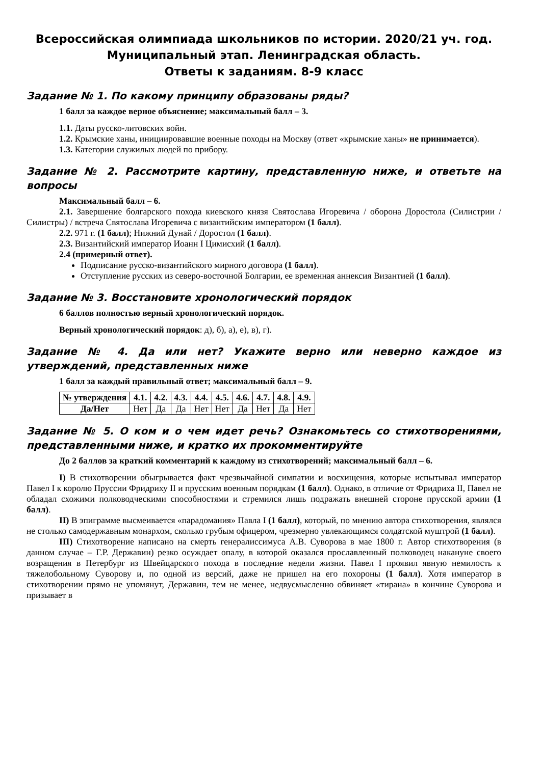Всероссийская олимпиада школьников по истории. 2020/21 уч. год.
Муниципальный этап. Ленинградская область.
Ответы к заданиям. 8-9 класс
Задание № 1. По какому принципу образованы ряды?
1 балл за каждое верное объяснение; максимальный балл – 3.
1.1. Даты русско-литовских войн.
1.2. Крымские ханы, инициировавшие военные походы на Москву (ответ «крымские ханы» не принимается).
1.3. Категории служилых людей по прибору.
Задание № 2. Рассмотрите картину, представленную ниже, и ответьте на вопросы
Максимальный балл – 6.
2.1. Завершение болгарского похода киевского князя Святослава Игоревича / оборона Доростола (Силистрии / Силистры) / встреча Святослава Игоревича с византийским императором (1 балл).
2.2. 971 г. (1 балл); Нижний Дунай / Доростол (1 балл).
2.3. Византийский император Иоанн I Цимисхий (1 балл).
2.4 (примерный ответ).
Подписание русско-византийского мирного договора (1 балл).
Отступление русских из северо-восточной Болгарии, ее временная аннексия Византией (1 балл).
Задание № 3. Восстановите хронологический порядок
6 баллов полностью верный хронологический порядок.
Верный хронологический порядок: д), б), а), е), в), г).
Задание № 4. Да или нет? Укажите верно или неверно каждое из утверждений, представленных ниже
1 балл за каждый правильный ответ; максимальный балл – 9.
| № утверждения | 4.1. | 4.2. | 4.3. | 4.4. | 4.5. | 4.6. | 4.7. | 4.8. | 4.9. |
| --- | --- | --- | --- | --- | --- | --- | --- | --- | --- |
| Да/Нет | Нет | Да | Да | Нет | Нет | Да | Нет | Да | Нет |
Задание № 5. О ком и о чем идет речь? Ознакомьтесь со стихотворениями, представленными ниже, и кратко их прокомментируйте
До 2 баллов за краткий комментарий к каждому из стихотворений; максимальный балл – 6.
I) В стихотворении обыгрывается факт чрезвычайной симпатии и восхищения, которые испытывал император Павел I к королю Пруссии Фридриху II и прусским военным порядкам (1 балл). Однако, в отличие от Фридриха II, Павел не обладал схожими полководческими способностями и стремился лишь подражать внешней стороне прусской армии (1 балл).
II) В эпиграмме высмеивается «парадомания» Павла I (1 балл), который, по мнению автора стихотворения, являлся не столько самодержавным монархом, сколько грубым офицером, чрезмерно увлекающимся солдатской муштрой (1 балл).
III) Стихотворение написано на смерть генералиссимуса А.В. Суворова в мае 1800 г. Автор стихотворения (в данном случае – Г.Р. Державин) резко осуждает опалу, в которой оказался прославленный полководец накануне своего возращения в Петербург из Швейцарского похода в последние недели жизни. Павел I проявил явную немилость к тяжелобольному Суворову и, по одной из версий, даже не пришел на его похороны (1 балл). Хотя император в стихотворении прямо не упомянут, Державин, тем не менее, недвусмысленно обвиняет «тирана» в кончине Суворова и призывает в